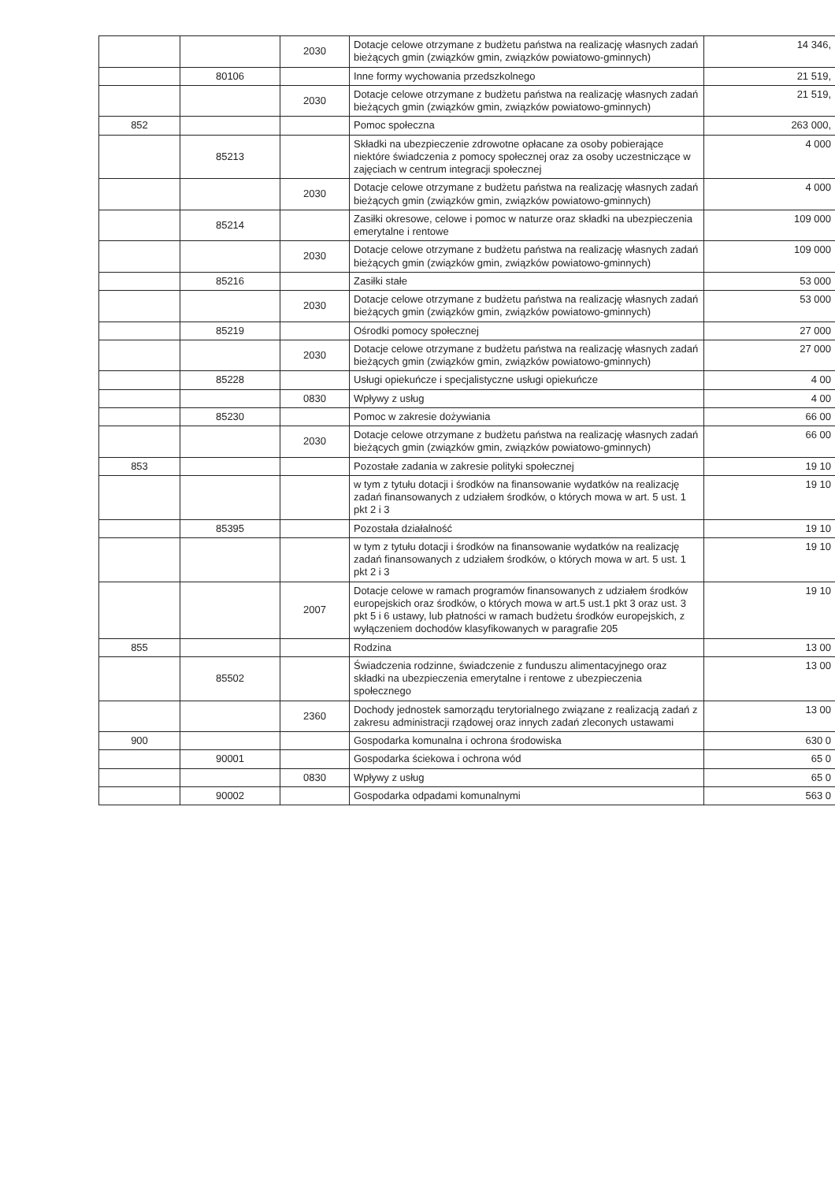| | | 2030 | Dotacje celowe otrzymane z budżetu państwa na realizację własnych zadań bieżących gmin (związków gmin, związków powiatowo-gminnych) | 14 346, |
| | 80106 | | Inne formy wychowania przedszkolnego | 21 519, |
| | | 2030 | Dotacje celowe otrzymane z budżetu państwa na realizację własnych zadań bieżących gmin (związków gmin, związków powiatowo-gminnych) | 21 519, |
| 852 | | | Pomoc społeczna | 263 000, |
| | 85213 | | Składki na ubezpieczenie zdrowotne opłacane za osoby pobierające niektóre świadczenia z pomocy społecznej oraz za osoby uczestniczące w zajęciach w centrum integracji społecznej | 4 000 |
| | | 2030 | Dotacje celowe otrzymane z budżetu państwa na realizację własnych zadań bieżących gmin (związków gmin, związków powiatowo-gminnych) | 4 000 |
| | 85214 | | Zasiłki okresowe, celowe i pomoc w naturze oraz składki na ubezpieczenia emerytalne i rentowe | 109 000 |
| | | 2030 | Dotacje celowe otrzymane z budżetu państwa na realizację własnych zadań bieżących gmin (związków gmin, związków powiatowo-gminnych) | 109 000 |
| | 85216 | | Zasiłki stałe | 53 000 |
| | | 2030 | Dotacje celowe otrzymane z budżetu państwa na realizację własnych zadań bieżących gmin (związków gmin, związków powiatowo-gminnych) | 53 000 |
| | 85219 | | Ośrodki pomocy społecznej | 27 000 |
| | | 2030 | Dotacje celowe otrzymane z budżetu państwa na realizację własnych zadań bieżących gmin (związków gmin, związków powiatowo-gminnych) | 27 000 |
| | 85228 | | Usługi opiekuńcze i specjalistyczne usługi opiekuńcze | 4 00 |
| | | 0830 | Wpływy z usług | 4 00 |
| | 85230 | | Pomoc w zakresie dożywiania | 66 00 |
| | | 2030 | Dotacje celowe otrzymane z budżetu państwa na realizację własnych zadań bieżących gmin (związków gmin, związków powiatowo-gminnych) | 66 00 |
| 853 | | | Pozostałe zadania w zakresie polityki społecznej | 19 10 |
| | | | w tym z tytułu dotacji i środków na finansowanie wydatków na realizację zadań finansowanych z udziałem środków, o których mowa w art. 5 ust. 1 pkt 2 i 3 | 19 10 |
| | 85395 | | Pozostała działalność | 19 10 |
| | | | w tym z tytułu dotacji i środków na finansowanie wydatków na realizację zadań finansowanych z udziałem środków, o których mowa w art. 5 ust. 1 pkt 2 i 3 | 19 10 |
| | | 2007 | Dotacje celowe w ramach programów finansowanych z udziałem środków europejskich oraz środków, o których mowa w art.5 ust.1 pkt 3 oraz ust. 3 pkt 5 i 6 ustawy, lub płatności w ramach budżetu środków europejskich, z wyłączeniem dochodów klasyfikowanych w paragrafie 205 | 19 10 |
| 855 | | | Rodzina | 13 00 |
| | 85502 | | Świadczenia rodzinne, świadczenie z funduszu alimentacyjnego oraz składki na ubezpieczenia emerytalne i rentowe z ubezpieczenia społecznego | 13 00 |
| | | 2360 | Dochody jednostek samorządu terytorialnego związane z realizacją zadań z zakresu administracji rządowej oraz innych zadań zleconych ustawami | 13 00 |
| 900 | | | Gospodarka komunalna i ochrona środowiska | 630 0 |
| | 90001 | | Gospodarka ściekowa i ochrona wód | 65 0 |
| | | 0830 | Wpływy z usług | 65 0 |
| | 90002 | | Gospodarka odpadami komunalnymi | 563 0 |